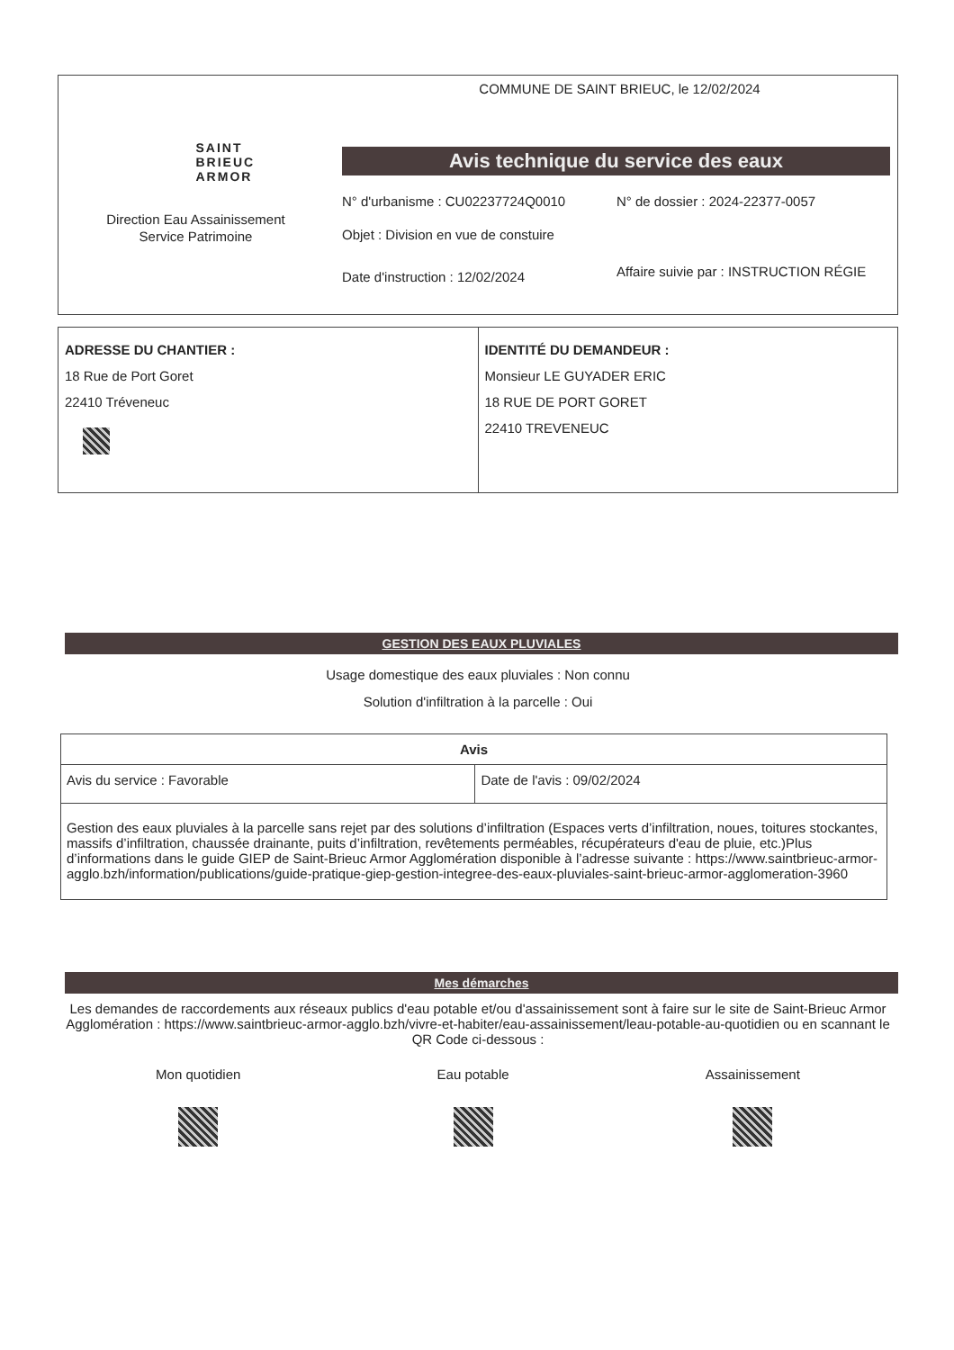SAINT
BRIEUC
ARMOR
Direction Eau Assainissement
Service Patrimoine
COMMUNE DE SAINT BRIEUC, le 12/02/2024
Avis technique du service des eaux
N° d'urbanisme : CU02237724Q0010 N° de dossier : 2024-22377-0057
Objet : Division en vue de constuire
Date d'instruction : 12/02/2024
Affaire suivie par : INSTRUCTION RÉGIE
ADRESSE DU CHANTIER :
18 Rue de Port Goret
22410 Tréveneuc
IDENTITÉ DU DEMANDEUR :
Monsieur LE GUYADER ERIC
18 RUE DE PORT GORET
22410 TREVENEUC
GESTION DES EAUX PLUVIALES
Usage domestique des eaux pluviales : Non connu
Solution d'infiltration à la parcelle : Oui
| Avis | |
| --- | --- |
| Avis du service : Favorable | Date de l'avis : 09/02/2024 |
| Gestion des eaux pluviales à la parcelle sans rejet par des solutions d’infiltration (Espaces verts d’infiltration, noues, toitures stockantes, massifs d’infiltration, chaussée drainante, puits d’infiltration, revêtements perméables, récupérateurs d'eau de pluie, etc.)Plus d’informations dans le guide GIEP de Saint-Brieuc Armor Agglomération disponible à l’adresse suivante : https://www.saintbrieuc-armor-agglo.bzh/information/publications/guide-pratique-giep-gestion-integree-des-eaux-pluviales-saint-brieuc-armor-agglomeration-3960 | |
Mes démarches
Les demandes de raccordements aux réseaux publics d'eau potable et/ou d'assainissement sont à faire sur le site de Saint-Brieuc Armor Agglomération : https://www.saintbrieuc-armor-agglo.bzh/vivre-et-habiter/eau-assainissement/leau-potable-au-quotidien ou en scannant le QR Code ci-dessous :
Mon quotidien Eau potable Assainissement